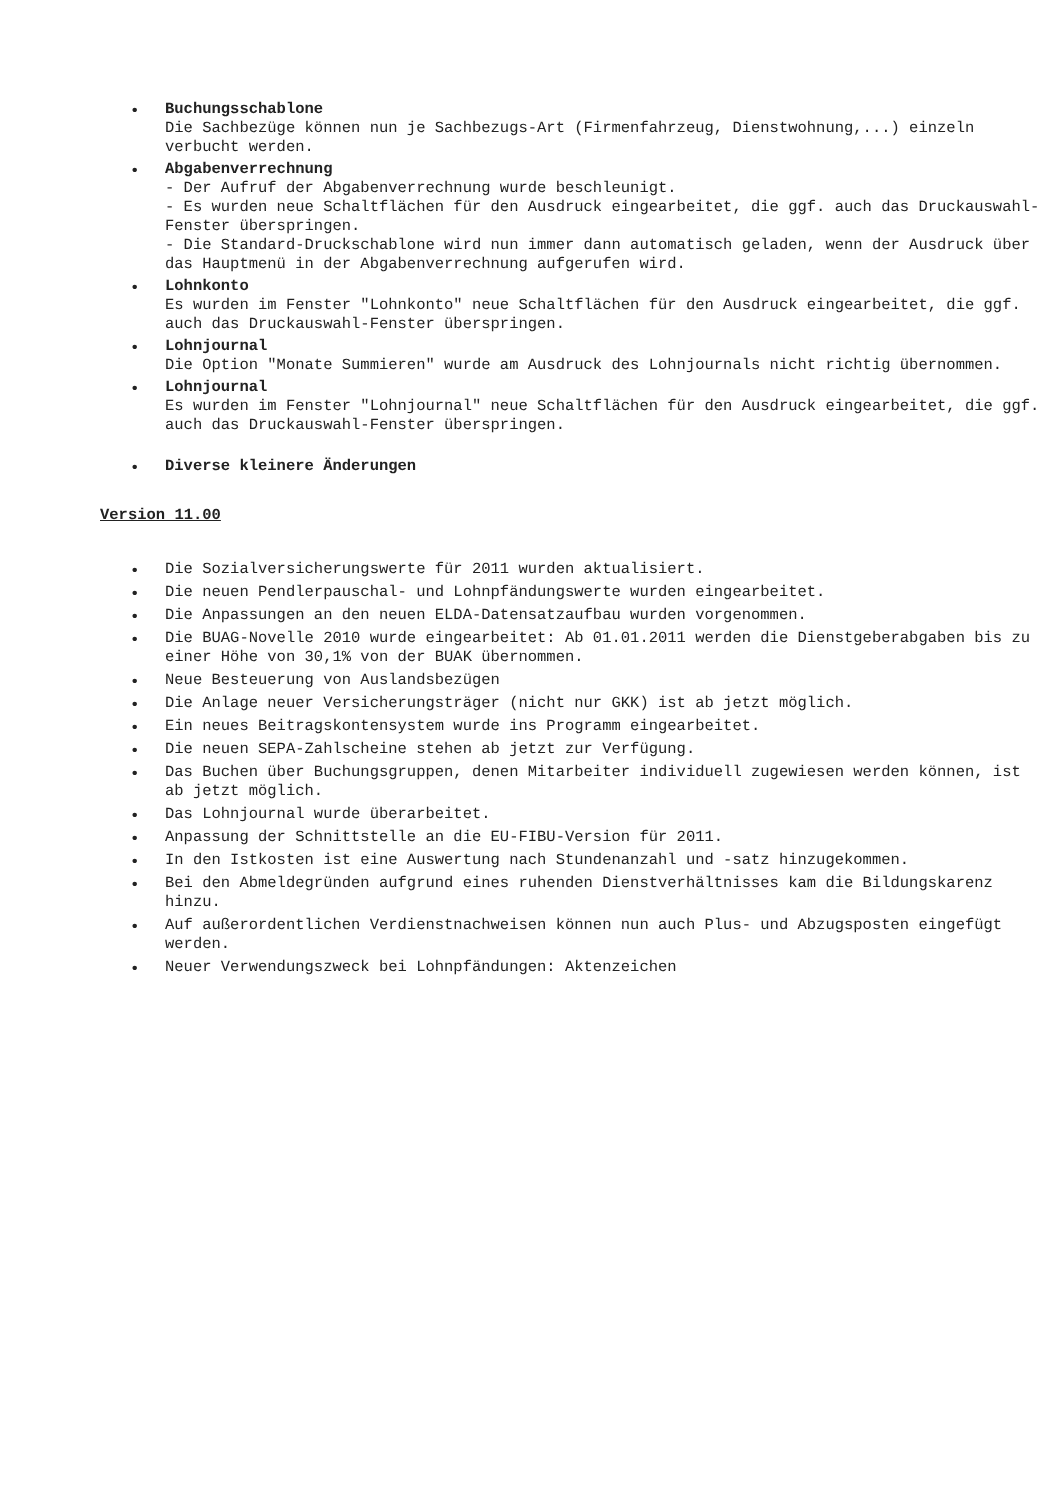• Buchungsschablone
Die Sachbezüge können nun je Sachbezugs-Art (Firmenfahrzeug, Dienstwohnung,...) einzeln verbucht werden.
• Abgabenverrechnung
- Der Aufruf der Abgabenverrechnung wurde beschleunigt.
- Es wurden neue Schaltflächen für den Ausdruck eingearbeitet, die ggf. auch das Druckauswahl-Fenster überspringen.
- Die Standard-Druckschablone wird nun immer dann automatisch geladen, wenn der Ausdruck über das Hauptmenü in der Abgabenverrechnung aufgerufen wird.
• Lohnkonto
Es wurden im Fenster "Lohnkonto" neue Schaltflächen für den Ausdruck eingearbeitet, die ggf. auch das Druckauswahl-Fenster überspringen.
• Lohnjournal
Die Option "Monate Summieren" wurde am Ausdruck des Lohnjournals nicht richtig übernommen.
• Lohnjournal
Es wurden im Fenster "Lohnjournal" neue Schaltflächen für den Ausdruck eingearbeitet, die ggf. auch das Druckauswahl-Fenster überspringen.
• Diverse kleinere Änderungen
Version 11.00
• Die Sozialversicherungswerte für 2011 wurden aktualisiert.
• Die neuen Pendlerpauschal- und Lohnpfändungswerte wurden eingearbeitet.
• Die Anpassungen an den neuen ELDA-Datensatzaufbau wurden vorgenommen.
• Die BUAG-Novelle 2010 wurde eingearbeitet: Ab 01.01.2011 werden die Dienstgeberabgaben bis zu einer Höhe von 30,1% von der BUAK übernommen.
• Neue Besteuerung von Auslandsbezügen
• Die Anlage neuer Versicherungsträger (nicht nur GKK) ist ab jetzt möglich.
• Ein neues Beitragskontensystem wurde ins Programm eingearbeitet.
• Die neuen SEPA-Zahlscheine stehen ab jetzt zur Verfügung.
• Das Buchen über Buchungsgruppen, denen Mitarbeiter individuell zugewiesen werden können, ist ab jetzt möglich.
• Das Lohnjournal wurde überarbeitet.
• Anpassung der Schnittstelle an die EU-FIBU-Version für 2011.
• In den Istkosten ist eine Auswertung nach Stundenanzahl und -satz hinzugekommen.
• Bei den Abmeldegründen aufgrund eines ruhenden Dienstverhältnisses kam die Bildungskarenz hinzu.
• Auf außerordentlichen Verdienstnachweisen können nun auch Plus- und Abzugsposten eingefügt werden.
• Neuer Verwendungszweck bei Lohnpfändungen: Aktenzeichen